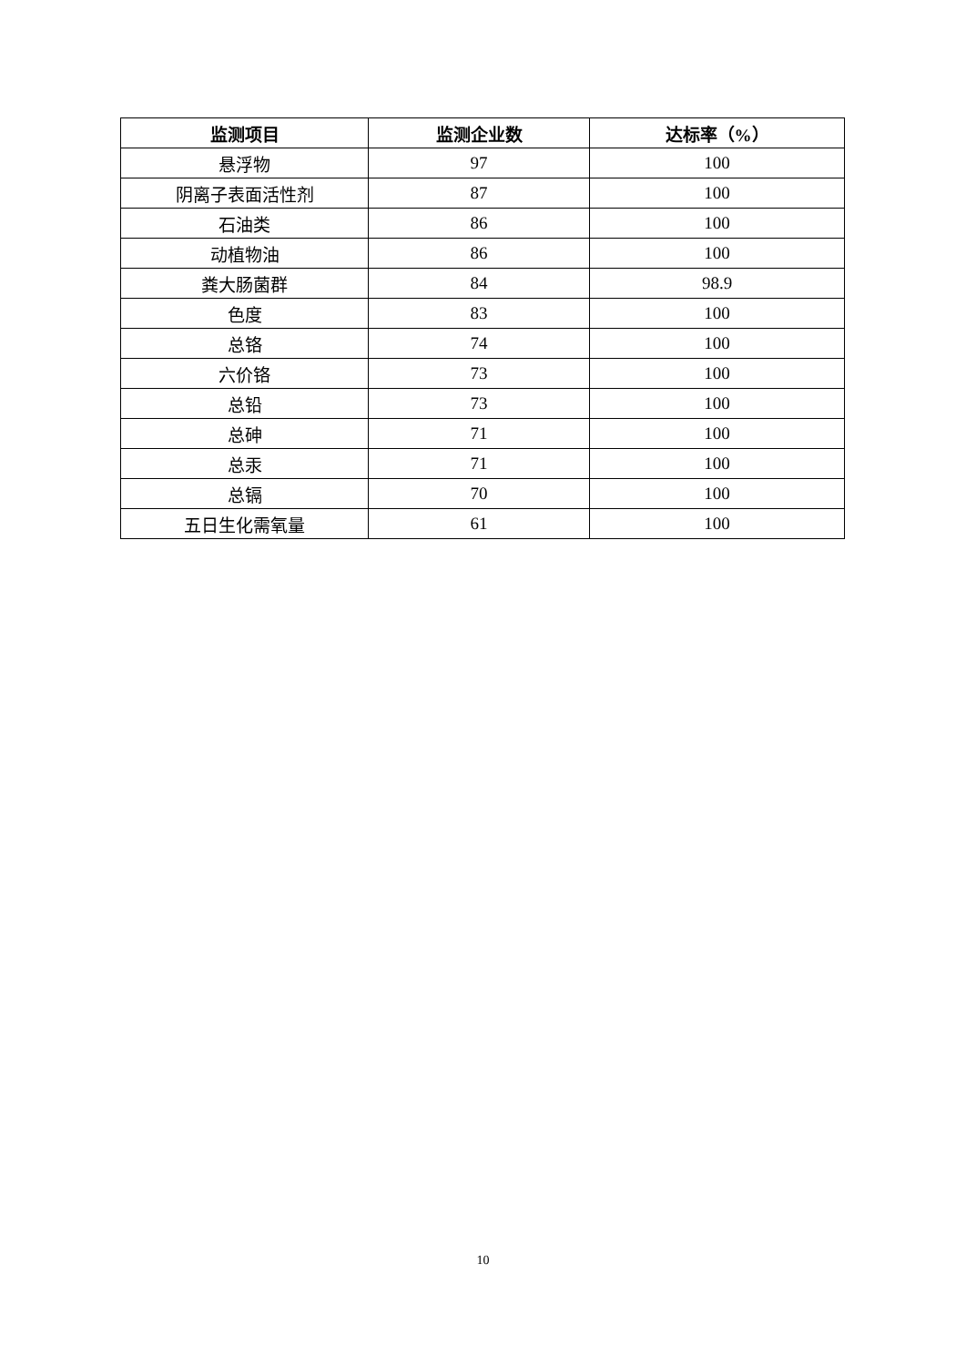| 监测项目 | 监测企业数 | 达标率（%） |
| --- | --- | --- |
| 悬浮物 | 97 | 100 |
| 阴离子表面活性剂 | 87 | 100 |
| 石油类 | 86 | 100 |
| 动植物油 | 86 | 100 |
| 粪大肠菌群 | 84 | 98.9 |
| 色度 | 83 | 100 |
| 总铬 | 74 | 100 |
| 六价铬 | 73 | 100 |
| 总铅 | 73 | 100 |
| 总砷 | 71 | 100 |
| 总汞 | 71 | 100 |
| 总镉 | 70 | 100 |
| 五日生化需氧量 | 61 | 100 |
10